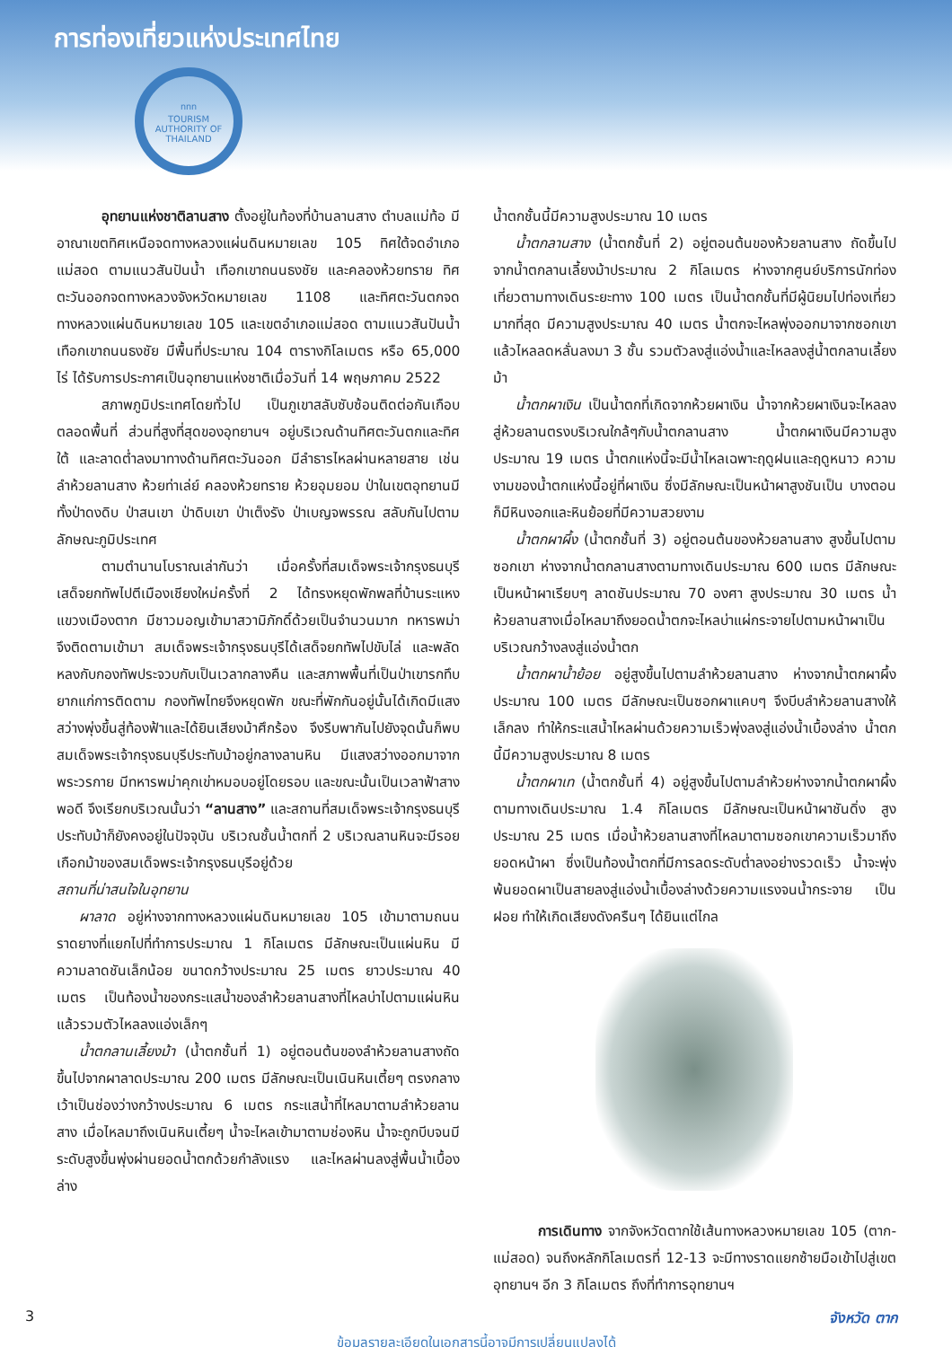การท่องเที่ยวแห่งประเทศไทย
ททท
TOURISM AUTHORITY OF THAILAND
อุทยานแห่งชาติลานสาง ตั้งอยู่ในท้องที่บ้านลานสาง ตำบลแม่ท้อ มีอาณาเขตทิศเหนือจดทางหลวงแผ่นดินหมายเลข 105 ทิศใต้จดอำเภอแม่สอด ตามแนวสันปันน้ำ เทือกเขาถนนธงชัย และคลองห้วยทราย ทิศตะวันออกจดทางหลวงจังหวัดหมายเลข 1108 และทิศตะวันตกจดทางหลวงแผ่นดินหมายเลข 105 และเขตอำเภอแม่สอด ตามแนวสันปันน้ำ เทือกเขาถนนธงชัย มีพื้นที่ประมาณ 104 ตารางกิโลเมตร หรือ 65,000 ไร่ ได้รับการประกาศเป็นอุทยานแห่งชาติเมื่อวันที่ 14 พฤษภาคม 2522
สภาพภูมิประเทศโดยทั่วไป เป็นภูเขาสลับซับซ้อนติดต่อกันเกือบตลอดพื้นที่ ส่วนที่สูงที่สุดของอุทยานฯ อยู่บริเวณด้านทิศตะวันตกและทิศใต้ และลาดต่ำลงมาทางด้านทิศตะวันออก มีลำธารไหลผ่านหลายสาย เช่น ลำห้วยลานสาง ห้วยท่าเล่ย์ คลองห้วยทราย ห้วยอุมยอม ป่าในเขตอุทยานมีทั้งป่าดงดิบ ป่าสนเขา ป่าดิบเขา ป่าเต็งรัง ป่าเบญจพรรณ สลับกันไปตามลักษณะภูมิประเทศ
ตามตำนานโบราณเล่ากันว่า เมื่อครั้งที่สมเด็จพระเจ้ากรุงธนบุรี เสด็จยกทัพไปตีเมืองเชียงใหม่ครั้งที่ 2 ได้ทรงหยุดพักพลที่บ้านระแหง แขวงเมืองตาก มีชาวมอญเข้ามาสวามิภักดิ์ด้วยเป็นจำนวนมาก ทหารพม่าจึงติดตามเข้ามา สมเด็จพระเจ้ากรุงธนบุรีได้เสด็จยกทัพไปขับไล่ และพลัดหลงกับกองทัพประจวบกับเป็นเวลากลางคืน และสภาพพื้นที่เป็นป่าเขารกทึบ ยากแก่การติดตาม กองทัพไทยจึงหยุดพัก ขณะที่พักกันอยู่นั้นได้เกิดมีแสงสว่างพุ่งขึ้นสู่ท้องฟ้าและได้ยินเสียงม้าศึกร้อง จึงรีบพากันไปยังจุดนั้นก็พบสมเด็จพระเจ้ากรุงธนบุรีประทับม้าอยู่กลางลานหิน มีแสงสว่างออกมาจากพระวรกาย มีทหารพม่าคุกเข่าหมอบอยู่โดยรอบ และขณะนั้นเป็นเวลาฟ้าสางพอดี จึงเรียกบริเวณนั้นว่า “ลานสาง” และสถานที่สมเด็จพระเจ้ากรุงธนบุรีประทับม้าก็ยังคงอยู่ในปัจจุบัน บริเวณชั้นน้ำตกที่ 2 บริเวณลานหินจะมีรอยเกือกม้าของสมเด็จพระเจ้ากรุงธนบุรีอยู่ด้วย
สถานที่น่าสนใจในอุทยาน
ผาลาด อยู่ห่างจากทางหลวงแผ่นดินหมายเลข 105 เข้ามาตามถนนราดยางที่แยกไปที่ทำการประมาณ 1 กิโลเมตร มีลักษณะเป็นแผ่นหิน มีความลาดชันเล็กน้อย ขนาดกว้างประมาณ 25 เมตร ยาวประมาณ 40 เมตร เป็นท้องน้ำของกระแสน้ำของลำห้วยลานสางที่ไหลบ่าไปตามแผ่นหินแล้วรวมตัวไหลลงแอ่งเล็กๆ
น้ำตกลานเลี้ยงม้า (น้ำตกชั้นที่ 1) อยู่ตอนต้นของลำห้วยลานสางถัดขึ้นไปจากผาลาดประมาณ 200 เมตร มีลักษณะเป็นเนินหินเตี้ยๆ ตรงกลางเว้าเป็นช่องว่างกว้างประมาณ 6 เมตร กระแสน้ำที่ไหลมาตามลำห้วยลานสาง เมื่อไหลมาถึงเนินหินเตี้ยๆ น้ำจะไหลเข้ามาตามช่องหิน น้ำจะถูกบีบจนมีระดับสูงขึ้นพุ่งผ่านยอดน้ำตกด้วยกำลังแรง และไหลผ่านลงสู่พื้นน้ำเบื้องล่าง
น้ำตกชั้นนี้มีความสูงประมาณ 10 เมตร
น้ำตกลานสาง (น้ำตกชั้นที่ 2) อยู่ตอนต้นของห้วยลานสาง ถัดขึ้นไปจากน้ำตกลานเลี้ยงม้าประมาณ 2 กิโลเมตร ห่างจากศูนย์บริการนักท่องเที่ยวตามทางเดินระยะทาง 100 เมตร เป็นน้ำตกชั้นที่มีผู้นิยมไปท่องเที่ยวมากที่สุด มีความสูงประมาณ 40 เมตร น้ำตกจะไหลพุ่งออกมาจากซอกเขา แล้วไหลลดหลั่นลงมา 3 ชั้น รวมตัวลงสู่แอ่งน้ำและไหลลงสู่น้ำตกลานเลี้ยงม้า
น้ำตกผาเงิน เป็นน้ำตกที่เกิดจากห้วยผาเงิน น้ำจากห้วยผาเงินจะไหลลงสู่ห้วยลานตรงบริเวณใกล้ๆกับน้ำตกลานสาง น้ำตกผาเงินมีความสูงประมาณ 19 เมตร น้ำตกแห่งนี้จะมีน้ำไหลเฉพาะฤดูฝนและฤดูหนาว ความงามของน้ำตกแห่งนี้อยู่ที่ผาเงิน ซึ่งมีลักษณะเป็นหน้าผาสูงชันเป็น บางตอนก็มีหินงอกและหินย้อยที่มีความสวยงาม
น้ำตกผาผึ้ง (น้ำตกชั้นที่ 3) อยู่ตอนต้นของห้วยลานสาง สูงขึ้นไปตามซอกเขา ห่างจากน้ำตกลานสางตามทางเดินประมาณ 600 เมตร มีลักษณะเป็นหน้าผาเรียบๆ ลาดชันประมาณ 70 องศา สูงประมาณ 30 เมตร น้ำห้วยลานสางเมื่อไหลมาถึงยอดน้ำตกจะไหลบ่าแผ่กระจายไปตามหน้าผาเป็นบริเวณกว้างลงสู่แอ่งน้ำตก
น้ำตกผาน้ำย้อย อยู่สูงขึ้นไปตามลำห้วยลานสาง ห่างจากน้ำตกผาผึ้งประมาณ 100 เมตร มีลักษณะเป็นซอกผาแคบๆ จึงบีบลำห้วยลานสางให้เล็กลง ทำให้กระแสน้ำไหลผ่านด้วยความเร็วพุ่งลงสู่แอ่งน้ำเบื้องล่าง น้ำตกนี้มีความสูงประมาณ 8 เมตร
น้ำตกผาเท (น้ำตกชั้นที่ 4) อยู่สูงขึ้นไปตามลำห้วยห่างจากน้ำตกผาผึ้งตามทางเดินประมาณ 1.4 กิโลเมตร มีลักษณะเป็นหน้าผาชันดิ่ง สูงประมาณ 25 เมตร เมื่อน้ำห้วยลานสางที่ไหลมาตามซอกเขาความเร็วมาถึงยอดหน้าผา ซึ่งเป็นท้องน้ำตกที่มีการลดระดับต่ำลงอย่างรวดเร็ว น้ำจะพุ่งพ้นยอดผาเป็นสายลงสู่แอ่งน้ำเบื้องล่างด้วยความแรงจนน้ำกระจาย เป็นฝอย ทำให้เกิดเสียงดังครืนๆ ได้ยินแต่ไกล
การเดินทาง จากจังหวัดตากใช้เส้นทางหลวงหมายเลข 105 (ตาก-แม่สอด) จนถึงหลักกิโลเมตรที่ 12-13 จะมีทางราดแยกซ้ายมือเข้าไปสู่เขตอุทยานฯ อีก 3 กิโลเมตร ถึงที่ทำการอุทยานฯ
3 จังหวัด ตาก
ข้อมูลรายละเอียดในเอกสารนี้อาจมีการเปลี่ยนแปลงได้